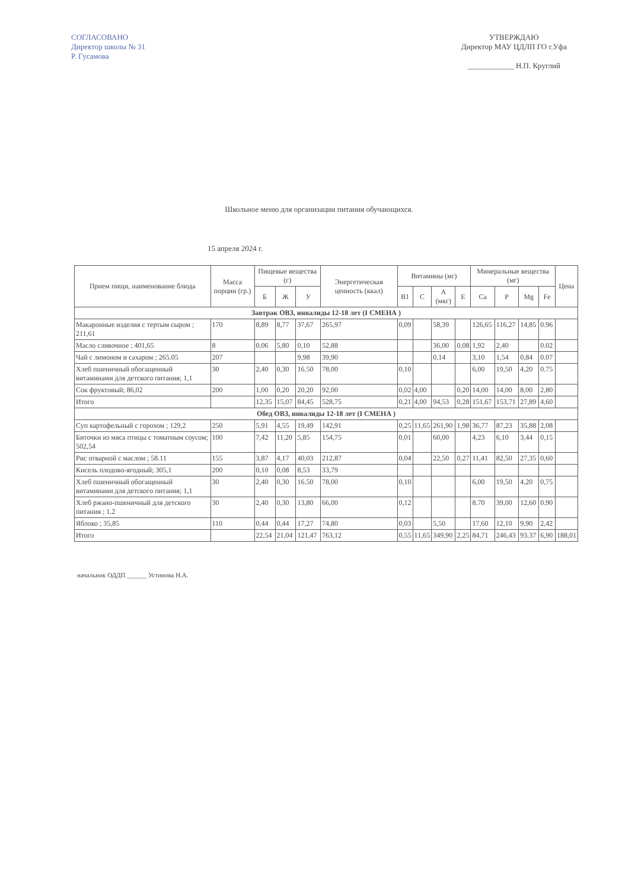СОГЛАСОВАНО
Директор школы № 31
Р. Гусамова
УТВЕРЖДАЮ
Директор МАУ ЦДЛП ГО г.Уфа
____________ Н.П. Круглий
Школьное меню для организации питания обучающихся.
15 апреля 2024 г.
| Прием пищи, наименование блюда | Масса порции (гр.) | Пищевые вещества (г) | | | Энергетическая ценность (ккал) | Витамины (мг) | | | | Минеральные вещества (мг) | | | | Цена |
| --- | --- | --- | --- | --- | --- | --- | --- | --- | --- | --- | --- | --- | --- | --- |
| | | Б | Ж | У | | B1 | C | A (мкг) | E | Ca | P | Mg | Fe | |
| Завтрак ОВЗ, инвалиды 12-18 лет (I СМЕНА ) | | | | | | | | | | | | | | |
| Макаронные изделия с тертым сыром ; 211,61 | 170 | 8,89 | 8,77 | 37,67 | 265,97 | 0,09 | | 58,39 | | 126,65 | 116,27 | 14,85 | 0.96 | |
| Масло сливочное ; 401,65 | 8 | 0,06 | 5,80 | 0,10 | 52,88 | | | 36,00 | 0,08 | 1,92 | 2,40 | | 0.02 | |
| Чай с лимоном и сахаром ; 265.05 | 207 | | | 9,98 | 39,90 | | | 0,14 | | 3,10 | 1,54 | 0,84 | 0.07 | |
| Хлеб пшеничный обогащенный витаминами для детского питания; 1,1 | 30 | 2,40 | 0,30 | 16.50 | 78,00 | 0,10 | | | | 6,00 | 19,50 | 4,20 | 0.75 | |
| Сок фруктовый; 86,02 | 200 | 1,00 | 0,20 | 20,20 | 92,00 | 0,02 | 4,00 | | 0,20 | 14,00 | 14,00 | 8,00 | 2,80 | |
| Итого | | 12,35 | 15,07 | 84,45 | 528,75 | 0,21 | 4,00 | 94,53 | 0,28 | 151,67 | 153,71 | 27,89 | 4,60 | |
| Обед ОВЗ, инвалиды 12-18 лет (I СМЕНА ) | | | | | | | | | | | | | | |
| Суп картофельный с горохом ; 129,2 | 250 | 5,91 | 4,55 | 19,49 | 142,91 | 0,25 | 11,65 | 261,90 | 1,98 | 36,77 | 87,23 | 35,88 | 2,08 | |
| Биточки из мяса птицы с томатным соусом; 502,54 | 100 | 7,42 | 11,20 | 5,85 | 154,75 | 0,01 | | 60,00 | | 4,23 | 6,10 | 3,44 | 0,15 | |
| Рис отварной с маслом ; 58.11 | 155 | 3,87 | 4,17 | 40,03 | 212,87 | 0,04 | | 22,50 | 0,27 | 11,41 | 82,50 | 27,35 | 0,60 | |
| Кисель плодово-ягодный; 305,1 | 200 | 0,10 | 0,08 | 8,53 | 33,79 | | | | | | | | | |
| Хлеб пшеничный обогащенный витаминами для детского питания; 1,1 | 30 | 2,40 | 0,30 | 16.50 | 78,00 | 0,10 | | | | 6,00 | 19,50 | 4,20 | 0,75 | |
| Хлеб ржано-пшеничный для детского питания ; 1.2 | 30 | 2,40 | 0,30 | 13,80 | 66,00 | 0,12 | | | | 8.70 | 39,00 | 12,60 | 0.90 | |
| Яблоко ; 35,85 | 110 | 0,44 | 0,44 | 17,27 | 74,80 | 0,03 | | 5,50 | | 17,60 | 12,10 | 9,90 | 2,42 | |
| Итого | | 22,54 | 21,04 | 121,47 | 763,12 | 0,55 | 11,65 | 349,90 | 2,25 | 84,71 | 246,43 | 93.37 | 6,90 | 188,01 |
начальник ОДДП ______ Устинова Н.А.